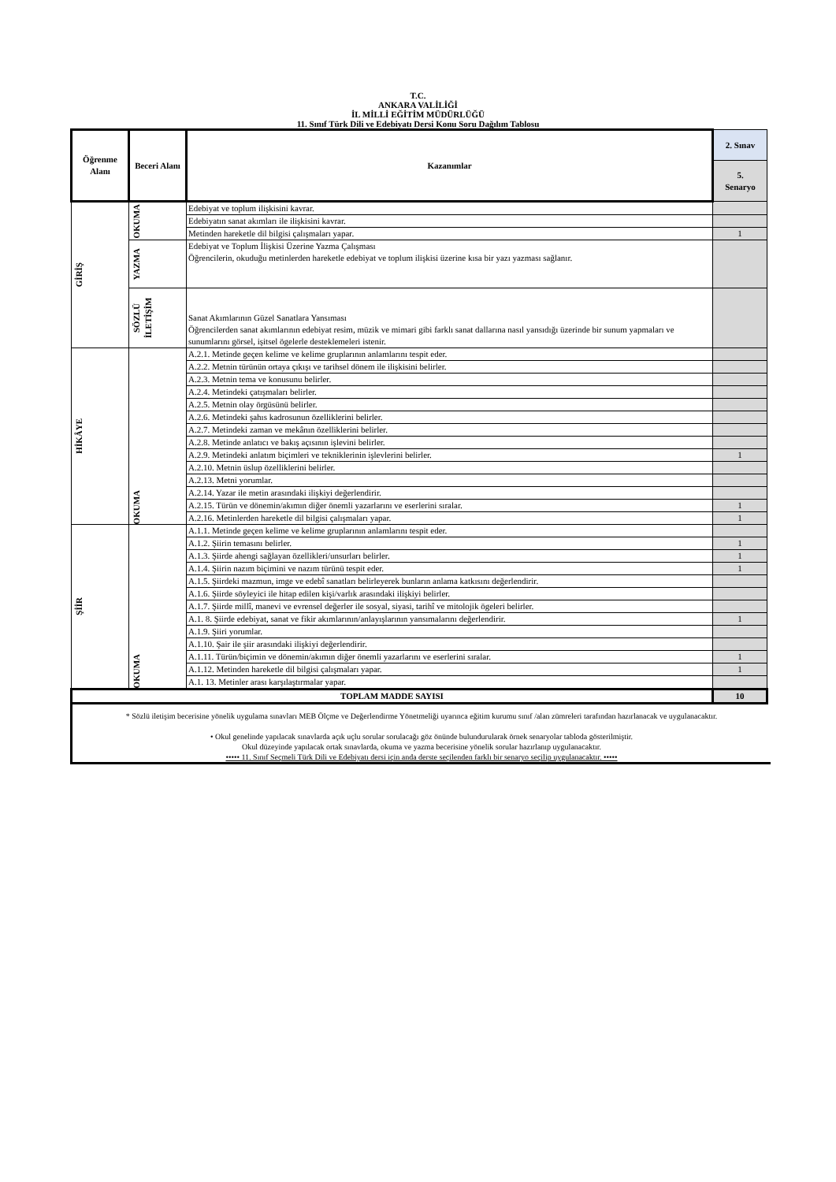T.C.
ANKARA VALİLİĞİ
İL MİLLİ EĞİTİM MÜDÜRLÜĞÜ
11. Sınıf Türk Dili ve Edebiyatı Dersi Konu Soru Dağılım Tablosu
| Öğrenme Alanı | Beceri Alanı | Kazanımlar | 2. Sınav |
| --- | --- | --- | --- |
| | | | 5. Senaryo |
| GİRİŞ | OKUMA | Edebiyat ve toplum ilişkisini kavrar. | |
| | | Edebiyatın sanat akımları ile ilişkisini kavrar. | |
| | | Metinden hareketle dil bilgisi çalışmaları yapar. | 1 |
| | YAZMA | Edebiyat ve Toplum İlişkisi Üzerine Yazma Çalışması Öğrencilerin, okuduğu metinlerden hareketle edebiyat ve toplum ilişkisi üzerine kısa bir yazı yazması sağlanır. | |
| | SÖZLÜ İLETİŞİM | Sanat Akımlarının Güzel Sanatlara Yansıması Öğrencilerden sanat akımlarının edebiyat resim, müzik ve mimari gibi farklı sanat dallarına nasıl yansıdığı üzerinde bir sunum yapmaları ve sunumlarını görsel, işitsel ögelerle desteklemeleri istenir. | |
| HİKÂYE | OKUMA | A.2.1. Metinde geçen kelime ve kelime gruplarının anlamlarını tespit eder. | |
| | | A.2.2. Metnin türünün ortaya çıkışı ve tarihsel dönem ile ilişkisini belirler. | |
| | | A.2.3. Metnin tema ve konusunu belirler. | |
| | | A.2.4. Metindeki çatışmaları belirler. | |
| | | A.2.5. Metnin olay örgüsünü belirler. | |
| | | A.2.6. Metindeki şahıs kadrosunun özelliklerini belirler. | |
| | | A.2.7. Metindeki zaman ve mekânın özelliklerini belirler. | |
| | | A.2.8. Metinde anlatıcı ve bakış açısının işlevini belirler. | |
| | | A.2.9. Metindeki anlatım biçimleri ve tekniklerinin işlevlerini belirler. | 1 |
| | | A.2.10. Metnin üslup özelliklerini belirler. | |
| | | A.2.13. Metni yorumlar. | |
| | | A.2.14. Yazar ile metin arasındaki ilişkiyi değerlendirir. | |
| | | A.2.15. Türün ve dönemin/akımın diğer önemli yazarlarını ve eserlerini sıralar. | 1 |
| | | A.2.16. Metinlerden hareketle dil bilgisi çalışmaları yapar. | 1 |
| ŞİİR | OKUMA | A.1.1. Metinde geçen kelime ve kelime gruplarının anlamlarını tespit eder. | |
| | | A.1.2. Şiirin temasını belirler. | 1 |
| | | A.1.3. Şiirde ahengi sağlayan özellikleri/unsurları belirler. | 1 |
| | | A.1.4. Şiirin nazım biçimini ve nazım türünü tespit eder. | 1 |
| | | A.1.5. Şiirdeki mazmun, imge ve edebî sanatları belirleyerek bunların anlama katkısını değerlendirir. | |
| | | A.1.6. Şiirde söyleyici ile hitap edilen kişi/varlık arasındaki ilişkiyi belirler. | |
| | | A.1.7. Şiirde millî, manevi ve evrensel değerler ile sosyal, siyasi, tarihî ve mitolojik ögeleri belirler. | |
| | | A.1. 8. Şiirde edebiyat, sanat ve fikir akımlarının/anlayışlarının yansımalarını değerlendirir. | 1 |
| | | A.1.9. Şiiri yorumlar. | |
| | | A.1.10. Şair ile şiir arasındaki ilişkiyi değerlendirir. | |
| | | A.1.11. Türün/biçimin ve dönemin/akımın diğer önemli yazarlarını ve eserlerini sıralar. | 1 |
| | | A.1.12. Metinden hareketle dil bilgisi çalışmaları yapar. | 1 |
| | | A.1. 13. Metinler arası karşılaştırmalar yapar. | |
| TOPLAM MADDE SAYISI | | | 10 |
* Sözlü iletişim becerisine yönelik uygulama sınavları MEB Ölçme ve Değerlendirme Yönetmeliği uyarınca eğitim kurumu sınıf /alan zümreleri tarafından hazırlanacak ve uygulanacaktır.
• Okul genelinde yapılacak sınavlarda açık uçlu sorular sorulacağı göz önünde bulundurularak örnek senaryolar tabloda gösterilmiştir.
Okul düzeyinde yapılacak ortak sınavlarda, okuma ve yazma becerisine yönelik sorular hazırlanıp uygulanacaktır.
••••• 11. Sınıf Seçmeli Türk Dili ve Edebiyatı dersi için anda derste seçilenden farklı bir senaryo seçilip uygulanacaktır. •••••